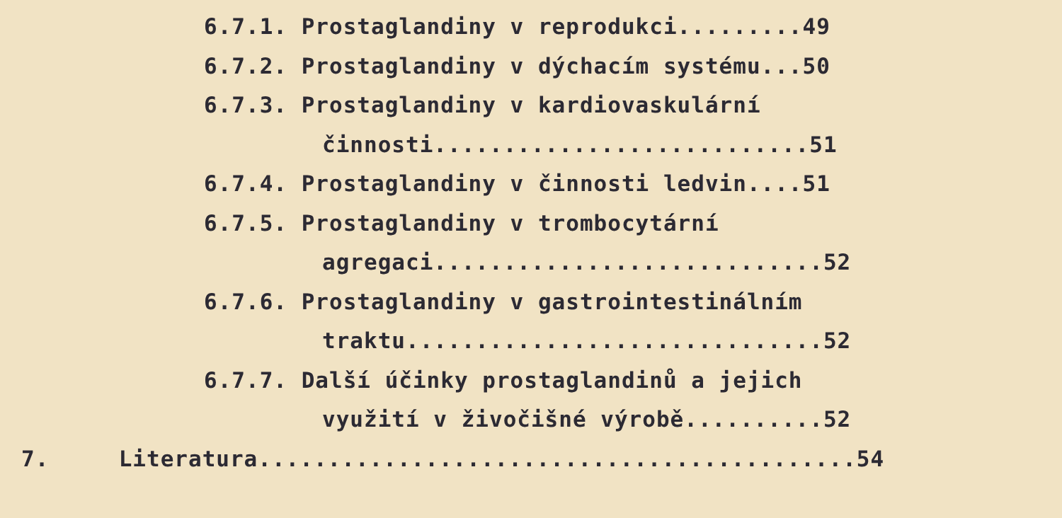6.7.1. Prostaglandiny v reprodukci.........49
6.7.2. Prostaglandiny v dýchacím systému...50
6.7.3. Prostaglandiny v kardiovaskulární
činnosti...........................51
6.7.4. Prostaglandiny v činnosti ledvin....51
6.7.5. Prostaglandiny v trombocytární
agregaci............................52
6.7.6. Prostaglandiny v gastrointestinálním
traktu..............................52
6.7.7. Další účinky prostaglandinů a jejich
využití v živočišné výrobě..........52
7. Literatura...........................................54